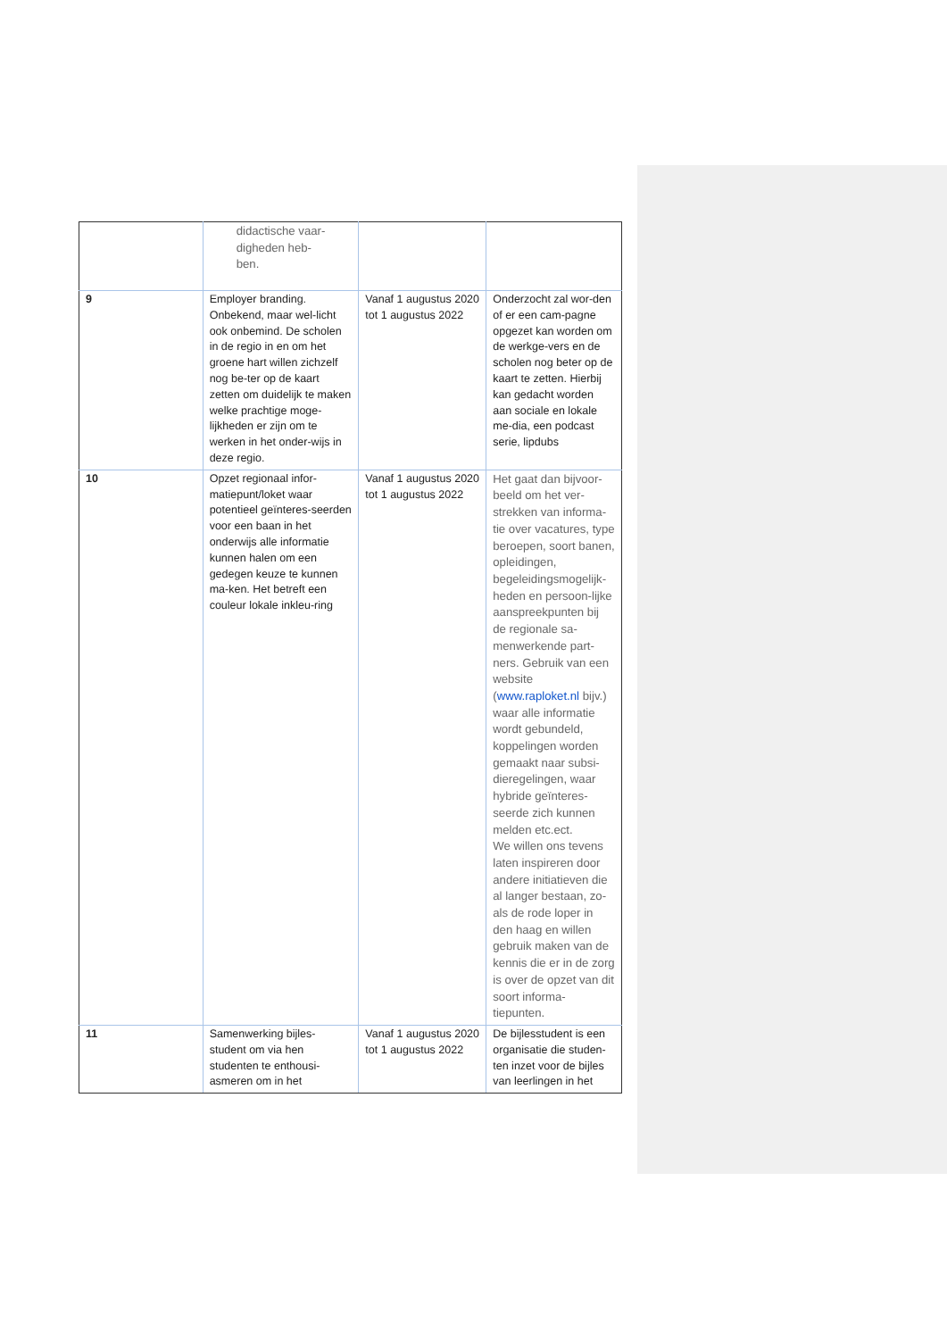| | didactische vaar- digheden heb- ben. | | |
| 9 | Employer branding. Onbekend, maar wel-licht ook onbemind. De scholen in de regio in en om het groene hart willen zichzelf nog be-ter op de kaart zetten om duidelijk te maken welke prachtige moge-lijkheden er zijn om te werken in het onder-wijs in deze regio. | Vanaf 1 augustus 2020 tot 1 augustus 2022 | Onderzocht zal wor-den of er een cam-pagne opgezet kan worden om de werkge-vers en de scholen nog beter op de kaart te zetten. Hierbij kan gedacht worden aan sociale en lokale me-dia, een podcast serie, lipdubs |
| 10 | Opzet regionaal infor-matiepunt/loket waar potentieel geïnteres-seerden voor een baan in het onderwijs alle informatie kunnen halen om een gedegen keuze te kunnen ma-ken. Het betreft een couleur lokale inkleu-ring | Vanaf 1 augustus 2020 tot 1 augustus 2022 | Het gaat dan bijvoor-beeld om het ver-strekken van informa-tie over vacatures, type beroepen, soort banen, opleidingen, begeleidingsmogelijk-heden en persoon-lijke aanspreekpunten bij de regionale sa-menwerkende part-ners. Gebruik van een website ( www.raploket.nl bijv.) waar alle informatie wordt gebundeld, koppelingen worden gemaakt naar subsi-dieregelingen, waar hybride geïnteres-seerde zich kunnen melden etc.ect. We willen ons tevens laten inspireren door andere initiatieven die al langer bestaan, zo-als de rode loper in den haag en willen gebruik maken van de kennis die er in de zorg is over de opzet van dit soort informa-tiepunten. |
| 11 | Samenwerking bijles-student om via hen studenten te enthousi-asmeren om in het | Vanaf 1 augustus 2020 tot 1 augustus 2022 | De bijlesstudent is een organisatie die studen-ten inzet voor de bijles van leerlingen in het |